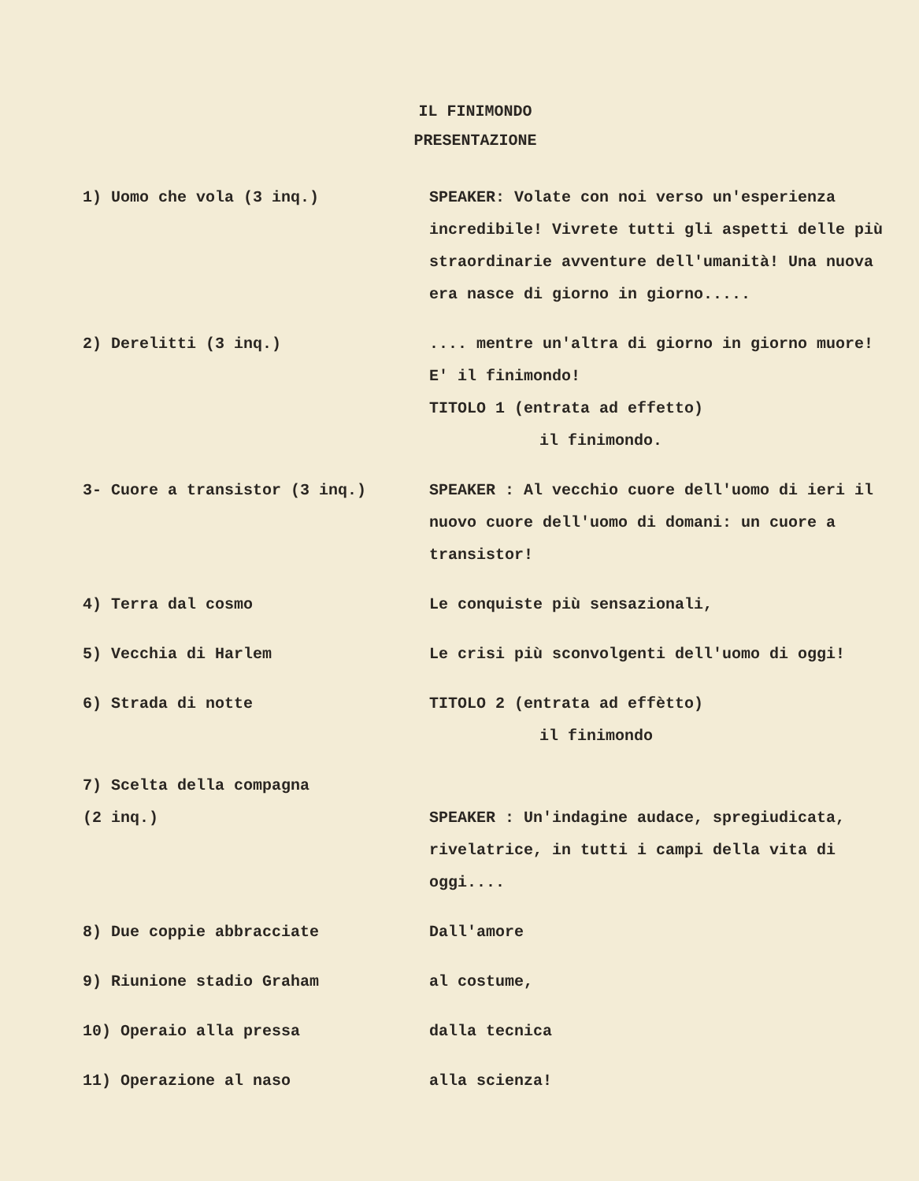IL FINIMONDO
PRESENTAZIONE
| 1) Uomo che vola (3 inq.) | SPEAKER: Volate con noi verso un'esperienza incredibile! Vivrete tutti gli aspetti delle più straordinarie avventure dell'umanità! Una nuova era nasce di giorno in giorno..... |
| 2) Derelitti (3 inq.) | .... mentre un'altra di giorno in giorno muore! E' il finimondo! TITOLO 1 (entrata ad effetto) il finimondo. |
| 3- Cuore a transistor (3 inq.) | SPEAKER : Al vecchio cuore dell'uomo di ieri il nuovo cuore dell'uomo di domani: un cuore a transistor! |
| 4) Terra dal cosmo | Le conquiste più sensazionali, |
| 5) Vecchia di Harlem | Le crisi più sconvolgenti dell'uomo di oggi! |
| 6) Strada di notte | TITOLO 2 (entrata ad effètto) il finimondo |
| 7) Scelta della compagna (2 inq.) | SPEAKER : Un'indagine audace, spregiudicata, rivelatrice, in tutti i campi della vita di oggi.... |
| 8) Due coppie abbracciate | Dall'amore |
| 9) Riunione stadio Graham | al costume, |
| 10) Operaio alla pressa | dalla tecnica |
| 11) Operazione al naso | alla scienza! |